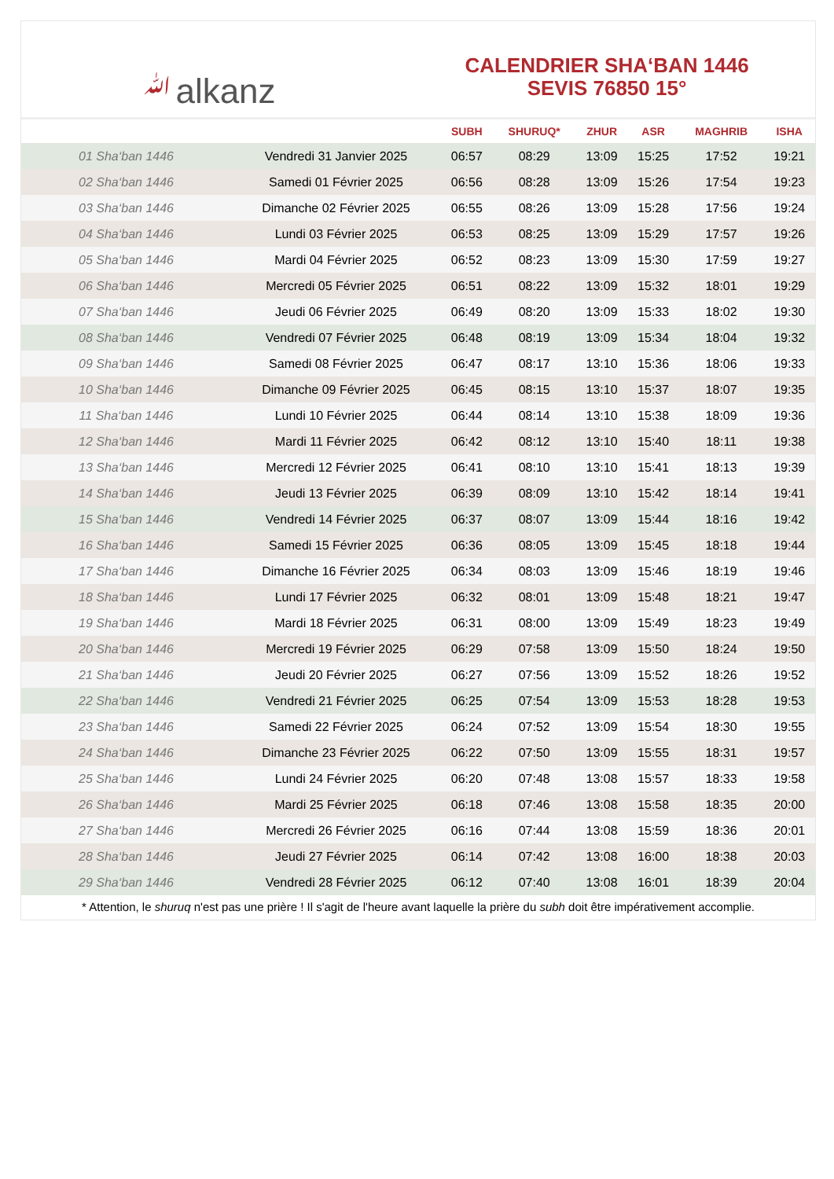ﷲalkanz
CALENDRIER SHA‘BAN 1446
SEVIS 76850 15°
| | | SUBH | SHURUQ* | ZHUR | ASR | MAGHRIB | ISHA |
| --- | --- | --- | --- | --- | --- | --- | --- |
| 01 Sha‘ban 1446 | Vendredi 31 Janvier 2025 | 06:57 | 08:29 | 13:09 | 15:25 | 17:52 | 19:21 |
| 02 Sha‘ban 1446 | Samedi 01 Février 2025 | 06:56 | 08:28 | 13:09 | 15:26 | 17:54 | 19:23 |
| 03 Sha‘ban 1446 | Dimanche 02 Février 2025 | 06:55 | 08:26 | 13:09 | 15:28 | 17:56 | 19:24 |
| 04 Sha‘ban 1446 | Lundi 03 Février 2025 | 06:53 | 08:25 | 13:09 | 15:29 | 17:57 | 19:26 |
| 05 Sha‘ban 1446 | Mardi 04 Février 2025 | 06:52 | 08:23 | 13:09 | 15:30 | 17:59 | 19:27 |
| 06 Sha‘ban 1446 | Mercredi 05 Février 2025 | 06:51 | 08:22 | 13:09 | 15:32 | 18:01 | 19:29 |
| 07 Sha‘ban 1446 | Jeudi 06 Février 2025 | 06:49 | 08:20 | 13:09 | 15:33 | 18:02 | 19:30 |
| 08 Sha‘ban 1446 | Vendredi 07 Février 2025 | 06:48 | 08:19 | 13:09 | 15:34 | 18:04 | 19:32 |
| 09 Sha‘ban 1446 | Samedi 08 Février 2025 | 06:47 | 08:17 | 13:10 | 15:36 | 18:06 | 19:33 |
| 10 Sha‘ban 1446 | Dimanche 09 Février 2025 | 06:45 | 08:15 | 13:10 | 15:37 | 18:07 | 19:35 |
| 11 Sha‘ban 1446 | Lundi 10 Février 2025 | 06:44 | 08:14 | 13:10 | 15:38 | 18:09 | 19:36 |
| 12 Sha‘ban 1446 | Mardi 11 Février 2025 | 06:42 | 08:12 | 13:10 | 15:40 | 18:11 | 19:38 |
| 13 Sha‘ban 1446 | Mercredi 12 Février 2025 | 06:41 | 08:10 | 13:10 | 15:41 | 18:13 | 19:39 |
| 14 Sha‘ban 1446 | Jeudi 13 Février 2025 | 06:39 | 08:09 | 13:10 | 15:42 | 18:14 | 19:41 |
| 15 Sha‘ban 1446 | Vendredi 14 Février 2025 | 06:37 | 08:07 | 13:09 | 15:44 | 18:16 | 19:42 |
| 16 Sha‘ban 1446 | Samedi 15 Février 2025 | 06:36 | 08:05 | 13:09 | 15:45 | 18:18 | 19:44 |
| 17 Sha‘ban 1446 | Dimanche 16 Février 2025 | 06:34 | 08:03 | 13:09 | 15:46 | 18:19 | 19:46 |
| 18 Sha‘ban 1446 | Lundi 17 Février 2025 | 06:32 | 08:01 | 13:09 | 15:48 | 18:21 | 19:47 |
| 19 Sha‘ban 1446 | Mardi 18 Février 2025 | 06:31 | 08:00 | 13:09 | 15:49 | 18:23 | 19:49 |
| 20 Sha‘ban 1446 | Mercredi 19 Février 2025 | 06:29 | 07:58 | 13:09 | 15:50 | 18:24 | 19:50 |
| 21 Sha‘ban 1446 | Jeudi 20 Février 2025 | 06:27 | 07:56 | 13:09 | 15:52 | 18:26 | 19:52 |
| 22 Sha‘ban 1446 | Vendredi 21 Février 2025 | 06:25 | 07:54 | 13:09 | 15:53 | 18:28 | 19:53 |
| 23 Sha‘ban 1446 | Samedi 22 Février 2025 | 06:24 | 07:52 | 13:09 | 15:54 | 18:30 | 19:55 |
| 24 Sha‘ban 1446 | Dimanche 23 Février 2025 | 06:22 | 07:50 | 13:09 | 15:55 | 18:31 | 19:57 |
| 25 Sha‘ban 1446 | Lundi 24 Février 2025 | 06:20 | 07:48 | 13:08 | 15:57 | 18:33 | 19:58 |
| 26 Sha‘ban 1446 | Mardi 25 Février 2025 | 06:18 | 07:46 | 13:08 | 15:58 | 18:35 | 20:00 |
| 27 Sha‘ban 1446 | Mercredi 26 Février 2025 | 06:16 | 07:44 | 13:08 | 15:59 | 18:36 | 20:01 |
| 28 Sha‘ban 1446 | Jeudi 27 Février 2025 | 06:14 | 07:42 | 13:08 | 16:00 | 18:38 | 20:03 |
| 29 Sha‘ban 1446 | Vendredi 28 Février 2025 | 06:12 | 07:40 | 13:08 | 16:01 | 18:39 | 20:04 |
* Attention, le shuruq n'est pas une prière ! Il s'agit de l'heure avant laquelle la prière du subh doit être impérativement accomplie.